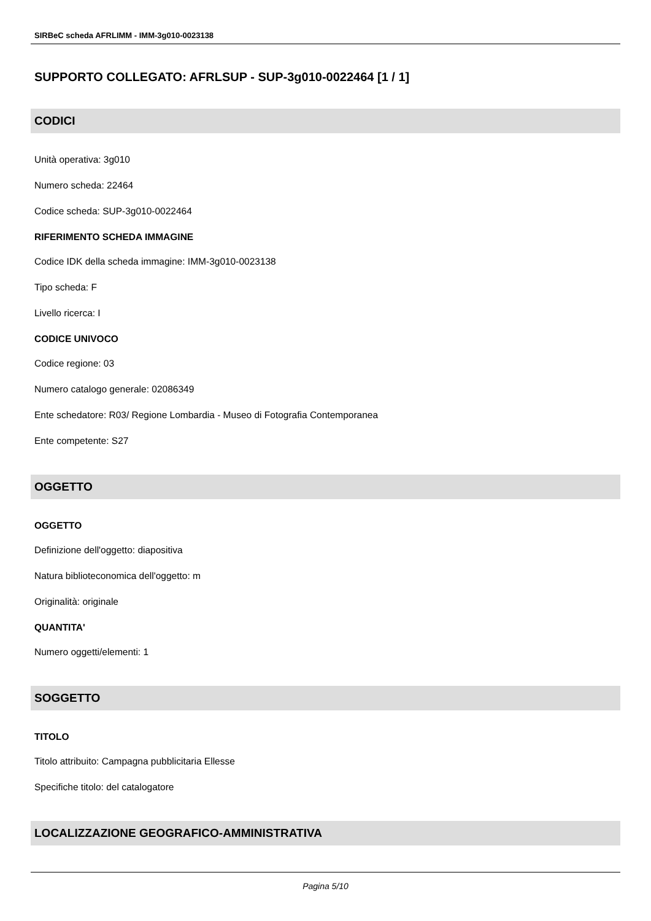SIRBeC scheda AFRLIMM - IMM-3g010-0023138
SUPPORTO COLLEGATO: AFRLSUP - SUP-3g010-0022464 [1 / 1]
CODICI
Unità operativa: 3g010
Numero scheda: 22464
Codice scheda: SUP-3g010-0022464
RIFERIMENTO SCHEDA IMMAGINE
Codice IDK della scheda immagine: IMM-3g010-0023138
Tipo scheda: F
Livello ricerca: I
CODICE UNIVOCO
Codice regione: 03
Numero catalogo generale: 02086349
Ente schedatore: R03/ Regione Lombardia - Museo di Fotografia Contemporanea
Ente competente: S27
OGGETTO
OGGETTO
Definizione dell'oggetto: diapositiva
Natura biblioteconomica dell'oggetto: m
Originalità: originale
QUANTITA'
Numero oggetti/elementi: 1
SOGGETTO
TITOLO
Titolo attribuito: Campagna pubblicitaria Ellesse
Specifiche titolo: del catalogatore
LOCALIZZAZIONE GEOGRAFICO-AMMINISTRATIVA
Pagina 5/10